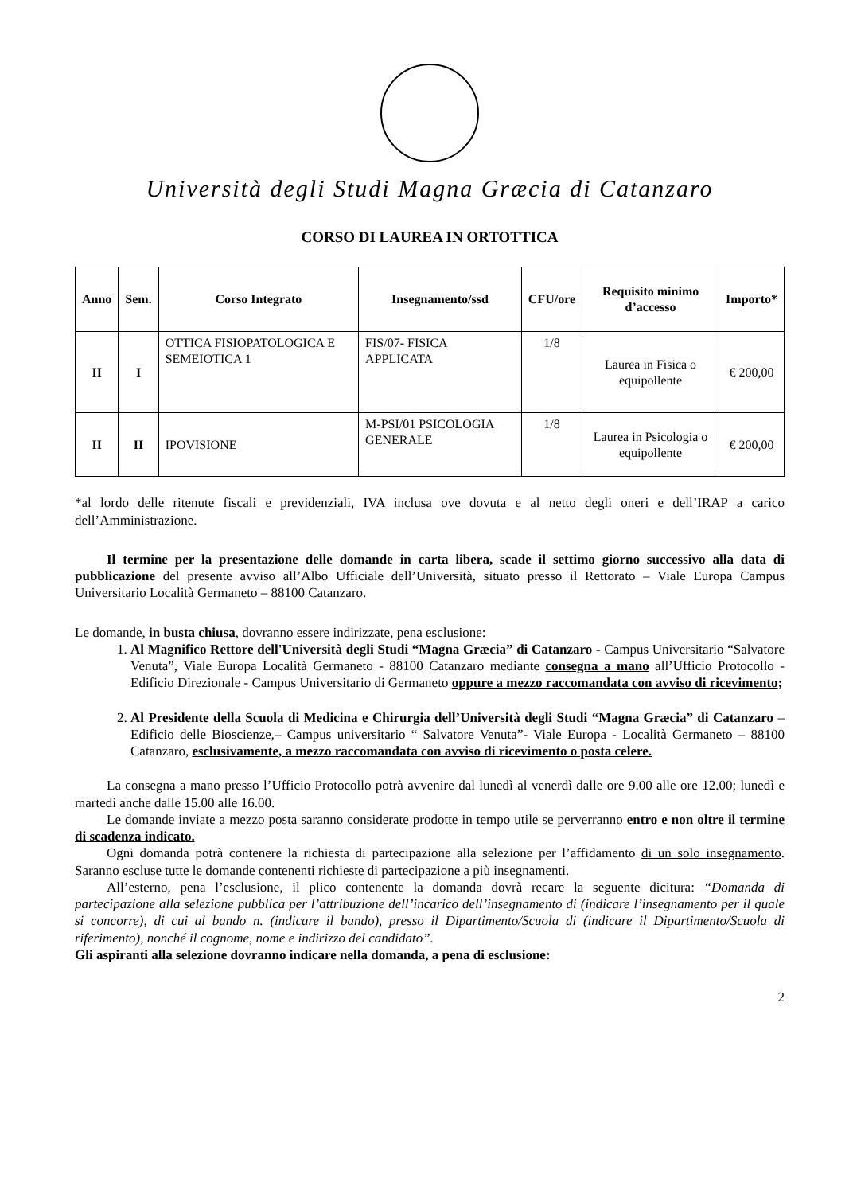Università degli Studi Magna Græcia di Catanzaro
CORSO DI LAUREA IN ORTOTTICA
| Anno | Sem. | Corso Integrato | Insegnamento/ssd | CFU/ore | Requisito minimo d’accesso | Importo* |
| --- | --- | --- | --- | --- | --- | --- |
| II | I | OTTICA FISIOPATOLOGICA E SEMEIOTICA 1 | FIS/07- FISICA APPLICATA | 1/8 | Laurea in Fisica o equipollente | € 200,00 |
| II | II | IPOVISIONE | M-PSI/01 PSICOLOGIA GENERALE | 1/8 | Laurea in Psicologia o equipollente | € 200,00 |
*al lordo delle ritenute fiscali e previdenziali, IVA inclusa ove dovuta e al netto degli oneri e dell’IRAP a carico dell’Amministrazione.
Il termine per la presentazione delle domande in carta libera, scade il settimo giorno successivo alla data di pubblicazione del presente avviso all’Albo Ufficiale dell’Università, situato presso il Rettorato – Viale Europa Campus Universitario Località Germaneto – 88100 Catanzaro.
Le domande, in busta chiusa, dovranno essere indirizzate, pena esclusione:
1. Al Magnifico Rettore dell'Università degli Studi “Magna Græcia” di Catanzaro - Campus Universitario “Salvatore Venuta”, Viale Europa Località Germaneto - 88100 Catanzaro mediante consegna a mano all’Ufficio Protocollo - Edificio Direzionale - Campus Universitario di Germaneto oppure a mezzo raccomandata con avviso di ricevimento;
2. Al Presidente della Scuola di Medicina e Chirurgia dell’Università degli Studi “Magna Græcia” di Catanzaro – Edificio delle Bioscienze,– Campus universitario “ Salvatore Venuta”- Viale Europa - Località Germaneto – 88100 Catanzaro, esclusivamente, a mezzo raccomandata con avviso di ricevimento o posta celere.
La consegna a mano presso l’Ufficio Protocollo potrà avvenire dal lunedì al venerdì dalle ore 9.00 alle ore 12.00; lunedì e martedì anche dalle 15.00 alle 16.00.
Le domande inviate a mezzo posta saranno considerate prodotte in tempo utile se perverranno entro e non oltre il termine di scadenza indicato.
Ogni domanda potrà contenere la richiesta di partecipazione alla selezione per l’affidamento di un solo insegnamento. Saranno escluse tutte le domande contenenti richieste di partecipazione a più insegnamenti.
All’esterno, pena l’esclusione, il plico contenente la domanda dovrà recare la seguente dicitura: “Domanda di partecipazione alla selezione pubblica per l’attribuzione dell’incarico dell’insegnamento di (indicare l’insegnamento per il quale si concorre), di cui al bando n. (indicare il bando), presso il Dipartimento/Scuola di (indicare il Dipartimento/Scuola di riferimento), nonché il cognome, nome e indirizzo del candidato”.
Gli aspiranti alla selezione dovranno indicare nella domanda, a pena di esclusione:
2